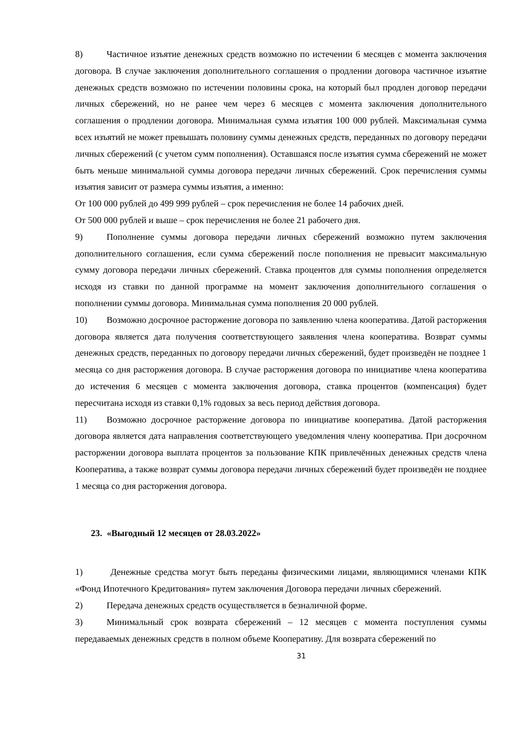8) Частичное изъятие денежных средств возможно по истечении 6 месяцев с момента заключения договора. В случае заключения дополнительного соглашения о продлении договора частичное изъятие денежных средств возможно по истечении половины срока, на который был продлен договор передачи личных сбережений, но не ранее чем через 6 месяцев с момента заключения дополнительного соглашения о продлении договора. Минимальная сумма изъятия 100 000 рублей. Максимальная сумма всех изъятий не может превышать половину суммы денежных средств, переданных по договору передачи личных сбережений (с учетом сумм пополнения). Оставшаяся после изъятия сумма сбережений не может быть меньше минимальной суммы договора передачи личных сбережений. Срок перечисления суммы изъятия зависит от размера суммы изъятия, а именно:
От 100 000 рублей до 499 999 рублей – срок перечисления не более 14 рабочих дней.
От 500 000 рублей и выше – срок перечисления не более 21 рабочего дня.
9) Пополнение суммы договора передачи личных сбережений возможно путем заключения дополнительного соглашения, если сумма сбережений после пополнения не превысит максимальную сумму договора передачи личных сбережений. Ставка процентов для суммы пополнения определяется исходя из ставки по данной программе на момент заключения дополнительного соглашения о пополнении суммы договора. Минимальная сумма пополнения 20 000 рублей.
10) Возможно досрочное расторжение договора по заявлению члена кооператива. Датой расторжения договора является дата получения соответствующего заявления члена кооператива. Возврат суммы денежных средств, переданных по договору передачи личных сбережений, будет произведён не позднее 1 месяца со дня расторжения договора. В случае расторжения договора по инициативе члена кооператива до истечения 6 месяцев с момента заключения договора, ставка процентов (компенсация) будет пересчитана исходя из ставки 0,1% годовых за весь период действия договора.
11) Возможно досрочное расторжение договора по инициативе кооператива. Датой расторжения договора является дата направления соответствующего уведомления члену кооператива. При досрочном расторжении договора выплата процентов за пользование КПК привлечённых денежных средств члена Кооператива, а также возврат суммы договора передачи личных сбережений будет произведён не позднее 1 месяца со дня расторжения договора.
23. «Выгодный 12 месяцев от 28.03.2022»
1) Денежные средства могут быть переданы физическими лицами, являющимися членами КПК «Фонд Ипотечного Кредитования» путем заключения Договора передачи личных сбережений.
2) Передача денежных средств осуществляется в безналичной форме.
3) Минимальный срок возврата сбережений – 12 месяцев с момента поступления суммы передаваемых денежных средств в полном объеме Кооперативу. Для возврата сбережений по
31